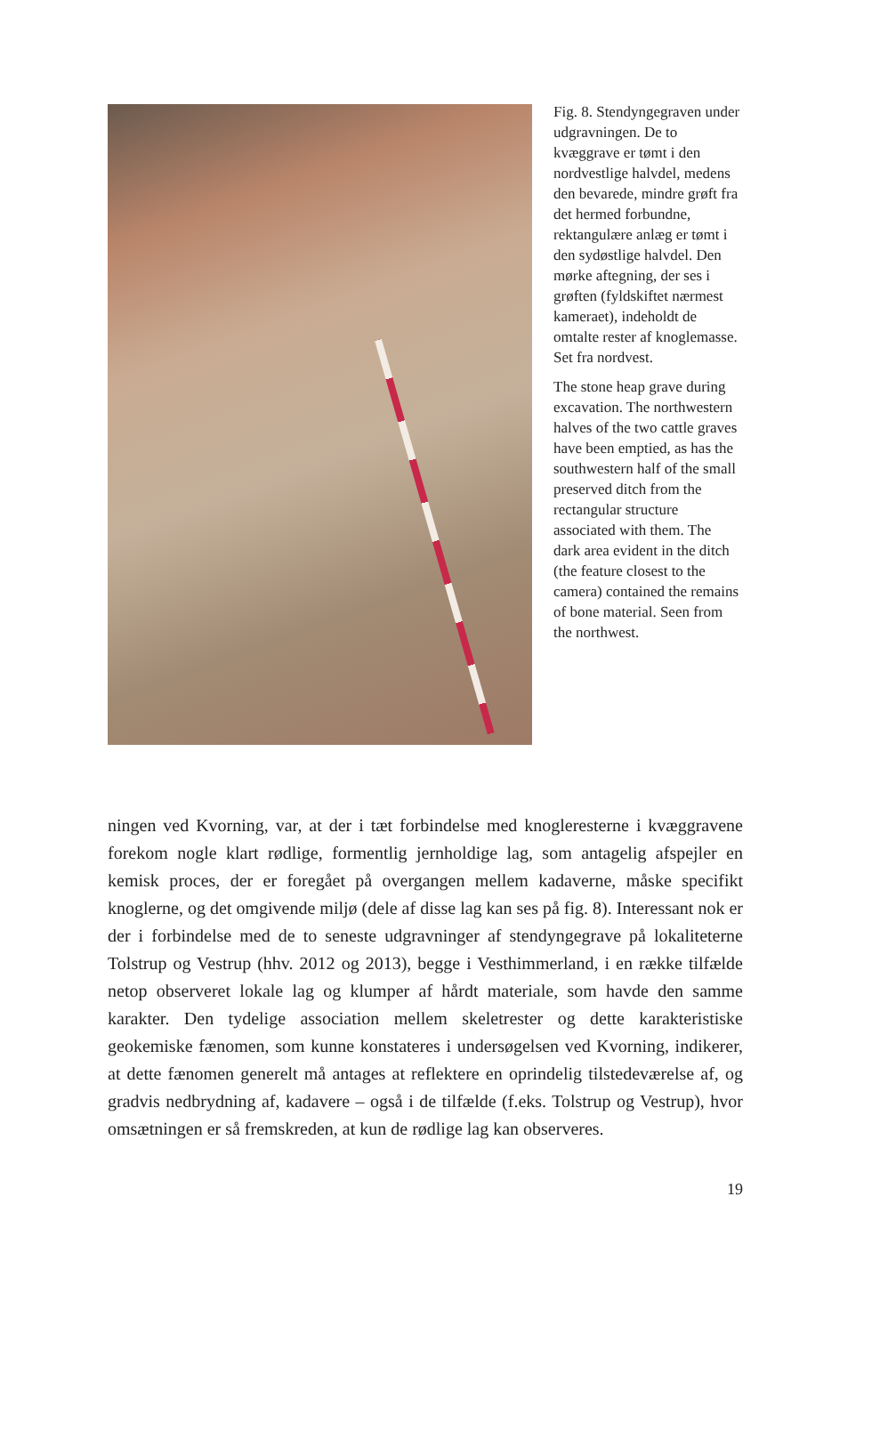Fig. 8. Stendyngegraven under udgravningen. De to kvæggrave er tømt i den nordvestlige halvdel, medens den bevarede, mindre grøft fra det hermed forbundne, rektangulære anlæg er tømt i den sydøstlige halvdel. Den mørke aftegning, der ses i grøften (fyldskiftet nærmest kameraet), indeholdt de omtalte rester af knoglemasse. Set fra nordvest.
The stone heap grave during excavation. The northwestern halves of the two cattle graves have been emptied, as has the southwestern half of the small preserved ditch from the rectangular structure associated with them. The dark area evident in the ditch (the feature closest to the camera) contained the remains of bone material. Seen from the northwest.
ningen ved Kvorning, var, at der i tæt forbindelse med knogleresterne i kvæggravene forekom nogle klart rødlige, formentlig jernholdige lag, som antagelig afspejler en kemisk proces, der er foregået på overgangen mellem kadaverne, måske specifikt knoglerne, og det omgivende miljø (dele af disse lag kan ses på fig. 8). Interessant nok er der i forbindelse med de to seneste udgravninger af stendyngegrave på lokaliteterne Tolstrup og Vestrup (hhv. 2012 og 2013), begge i Vesthimmerland, i en række tilfælde netop observeret lokale lag og klumper af hårdt materiale, som havde den samme karakter. Den tydelige association mellem skeletrester og dette karakteristiske geokemiske fænomen, som kunne konstateres i undersøgelsen ved Kvorning, indikerer, at dette fænomen generelt må antages at reflektere en oprindelig tilstedeværelse af, og gradvis nedbrydning af, kadavere – også i de tilfælde (f.eks. Tolstrup og Vestrup), hvor omsætningen er så fremskreden, at kun de rødlige lag kan observeres.
19